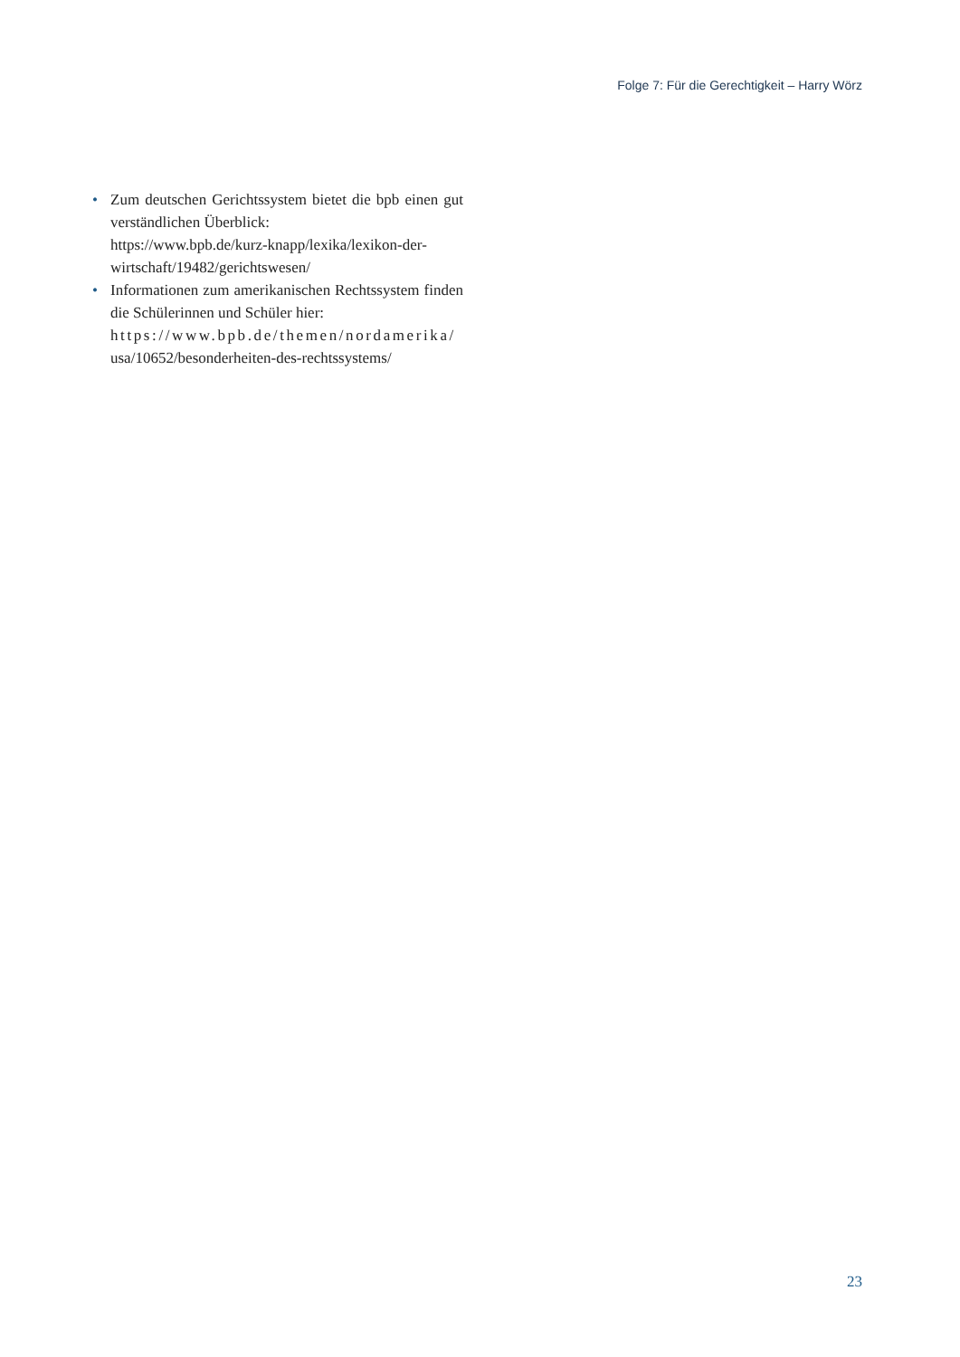Folge 7: Für die Gerechtigkeit – Harry Wörz
• Zum deutschen Gerichtssystem bietet die bpb einen gut verständlichen Überblick:
https://www.bpb.de/kurz-knapp/lexika/lexikon-der-wirtschaft/19482/gerichtswesen/
• Informationen zum amerikanischen Rechtssystem finden die Schülerinnen und Schüler hier:
https://www.bpb.de/themen/nordamerika/
usa/10652/besonderheiten-des-rechtssystems/
23